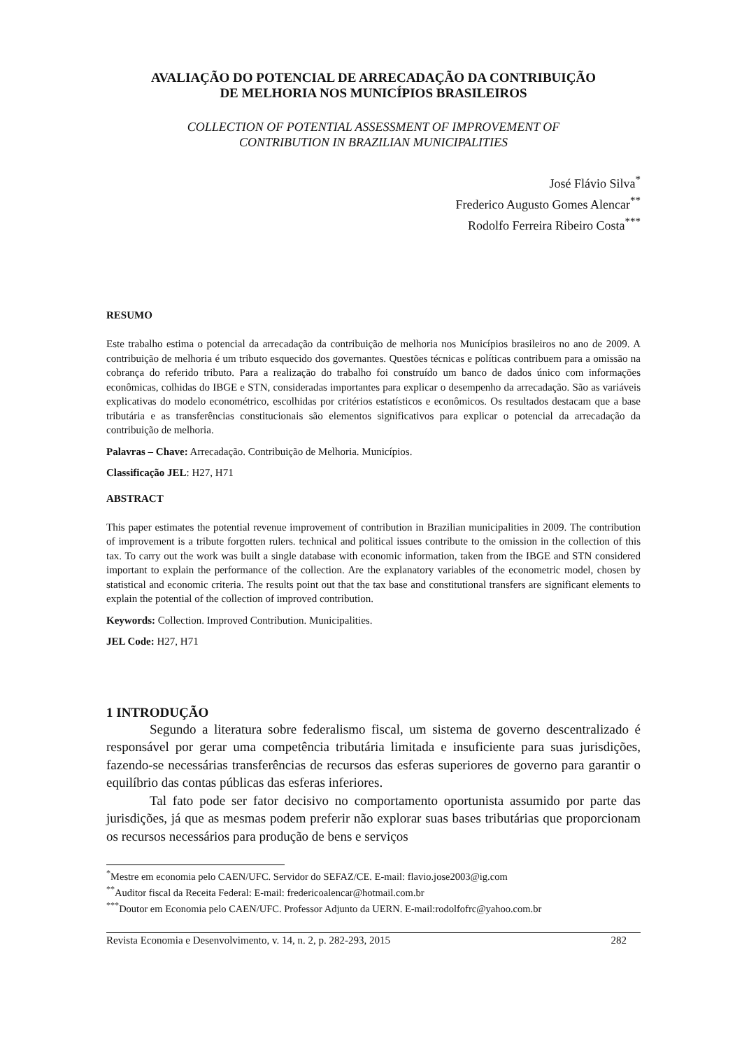AVALIAÇÃO DO POTENCIAL DE ARRECADAÇÃO DA CONTRIBUIÇÃO
DE MELHORIA NOS MUNICÍPIOS BRASILEIROS
COLLECTION OF POTENTIAL ASSESSMENT OF IMPROVEMENT OF
CONTRIBUTION IN BRAZILIAN MUNICIPALITIES
José Flávio Silva<sup>*</sup>
Frederico Augusto Gomes Alencar<sup>**</sup>
Rodolfo Ferreira Ribeiro Costa<sup>***</sup>
RESUMO
Este trabalho estima o potencial da arrecadação da contribuição de melhoria nos Municípios brasileiros no ano de 2009. A contribuição de melhoria é um tributo esquecido dos governantes. Questões técnicas e políticas contribuem para a omissão na cobrança do referido tributo. Para a realização do trabalho foi construído um banco de dados único com informações econômicas, colhidas do IBGE e STN, consideradas importantes para explicar o desempenho da arrecadação. São as variáveis explicativas do modelo econométrico, escolhidas por critérios estatísticos e econômicos. Os resultados destacam que a base tributária e as transferências constitucionais são elementos significativos para explicar o potencial da arrecadação da contribuição de melhoria.
Palavras – Chave: Arrecadação. Contribuição de Melhoria. Municípios.
Classificação JEL: H27, H71
ABSTRACT
This paper estimates the potential revenue improvement of contribution in Brazilian municipalities in 2009. The contribution of improvement is a tribute forgotten rulers. technical and political issues contribute to the omission in the collection of this tax. To carry out the work was built a single database with economic information, taken from the IBGE and STN considered important to explain the performance of the collection. Are the explanatory variables of the econometric model, chosen by statistical and economic criteria. The results point out that the tax base and constitutional transfers are significant elements to explain the potential of the collection of improved contribution.
Keywords: Collection. Improved Contribution. Municipalities.
JEL Code: H27, H71
1 INTRODUÇÃO
Segundo a literatura sobre federalismo fiscal, um sistema de governo descentralizado é responsável por gerar uma competência tributária limitada e insuficiente para suas jurisdições, fazendo-se necessárias transferências de recursos das esferas superiores de governo para garantir o equilíbrio das contas públicas das esferas inferiores.
Tal fato pode ser fator decisivo no comportamento oportunista assumido por parte das jurisdições, já que as mesmas podem preferir não explorar suas bases tributárias que proporcionam os recursos necessários para produção de bens e serviços
<sup>*</sup> Mestre em economia pelo CAEN/UFC. Servidor do SEFAZ/CE. E-mail: flavio.jose2003@ig.com
<sup>**</sup> Auditor fiscal da Receita Federal: E-mail: fredericoalencar@hotmail.com.br
<sup>***</sup> Doutor em Economia pelo CAEN/UFC. Professor Adjunto da UERN. E-mail:rodolfofrc@yahoo.com.br
Revista Economia e Desenvolvimento, v. 14, n. 2, p. 282-293, 2015 282